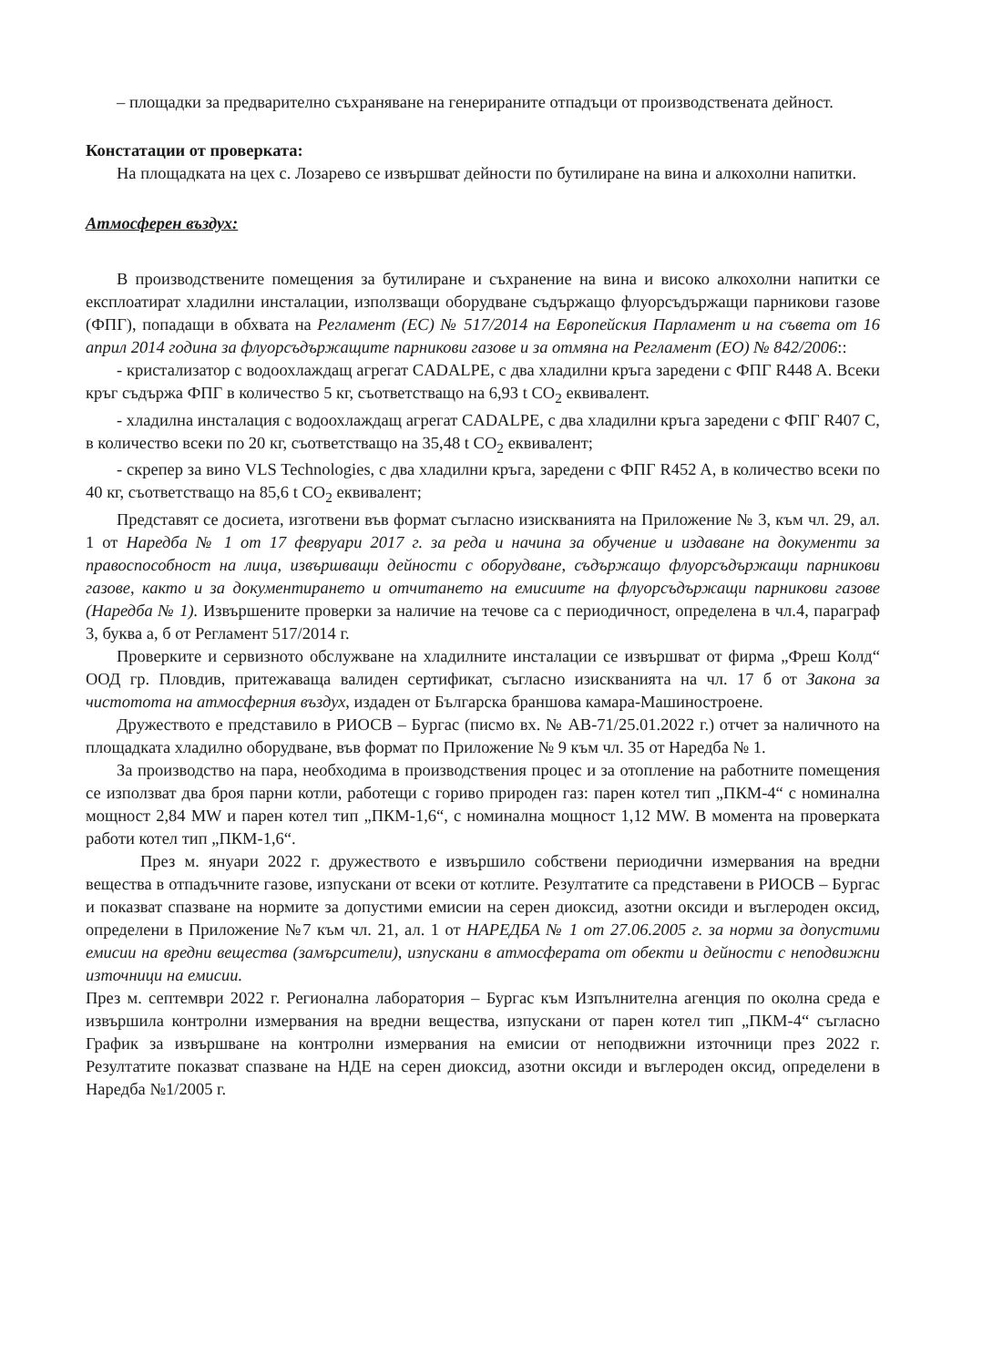– площадки за предварително съхраняване на генерираните отпадъци от производствената дейност.
Констатации от проверката:
На площадката на цех с. Лозарево се извършват дейности по бутилиране на вина и алкохолни напитки.
Атмосферен въздух:
В производствените помещения за бутилиране и съхранение на вина и високо алкохолни напитки се експлоатират хладилни инсталации, използващи оборудване съдържащо флуорсъдържащи парникови газове (ФПГ), попадащи в обхвата на Регламент (ЕС) № 517/2014 на Европейския Парламент и на съвета от 16 април 2014 година за флуорсъдържащите парникови газове и за отмяна на Регламент (ЕО) № 842/2006::
- кристализатор с водоохлаждащ агрегат CADALPE, с два хладилни кръга заредени с ФПГ R448 A. Всеки кръг съдържа ФПГ в количество 5 кг, съответстващо на 6,93 t CO<sub>2</sub> еквивалент.
- хладилна инсталация с водоохлаждащ агрегат CADALPE, с два хладилни кръга заредени с ФПГ R407 C, в количество всеки по 20 кг, съответстващо на 35,48 t CO<sub>2</sub> еквивалент;
- скрепер за вино VLS Technologies, с два хладилни кръга, заредени с ФПГ R452 A, в количество всеки по 40 кг, съответстващо на 85,6 t CO<sub>2</sub> еквивалент;
Представят се досиета, изготвени във формат съгласно изискванията на Приложение № 3, към чл. 29, ал. 1 от Наредба № 1 от 17 февруари 2017 г. за реда и начина за обучение и издаване на документи за правоспособност на лица, извършващи дейности с оборудване, съдържащо флуорсъдържащи парникови газове, както и за документирането и отчитането на емисиите на флуорсъдържащи парникови газове (Наредба № 1). Извършените проверки за наличие на течове са с периодичност, определена в чл.4, параграф 3, буква а, б от Регламент 517/2014 г.
Проверките и сервизното обслужване на хладилните инсталации се извършват от фирма „Фреш Колд“ ООД гр. Пловдив, притежаваща валиден сертификат, съгласно изискванията на чл. 17 б от Закона за чистотота на атмосферния въздух, издаден от Българска браншова камара-Машиностроене.
Дружеството е представило в РИОСВ – Бургас (писмо вх. № АВ-71/25.01.2022 г.) отчет за наличното на площадката хладилно оборудване, във формат по Приложение № 9 към чл. 35 от Наредба № 1.
За производство на пара, необходима в производствения процес и за отопление на работните помещения се използват два броя парни котли, работещи с гориво природен газ: парен котел тип „ПКМ-4“ с номинална мощност 2,84 MW и парен котел тип „ПКМ-1,6“, с номинална мощност 1,12 MW. В момента на проверката работи котел тип „ПКМ-1,6“.
През м. януари 2022 г. дружеството е извършило собствени периодични измервания на вредни вещества в отпадъчните газове, изпускани от всеки от котлите. Резултатите са представени в РИОСВ – Бургас и показват спазване на нормите за допустими емисии на серен диоксид, азотни оксиди и въглероден оксид, определени в Приложение №7 към чл. 21, ал. 1 от НАРЕДБА № 1 от 27.06.2005 г. за норми за допустими емисии на вредни вещества (замърсители), изпускани в атмосферата от обекти и дейности с неподвижни източници на емисии.
През м. септември 2022 г. Регионална лаборатория – Бургас към Изпълнителна агенция по околна среда е извършила контролни измервания на вредни вещества, изпускани от парен котел тип „ПКМ-4“ съгласно График за извършване на контролни измервания на емисии от неподвижни източници през 2022 г. Резултатите показват спазване на НДЕ на серен диоксид, азотни оксиди и въглероден оксид, определени в Наредба №1/2005 г.